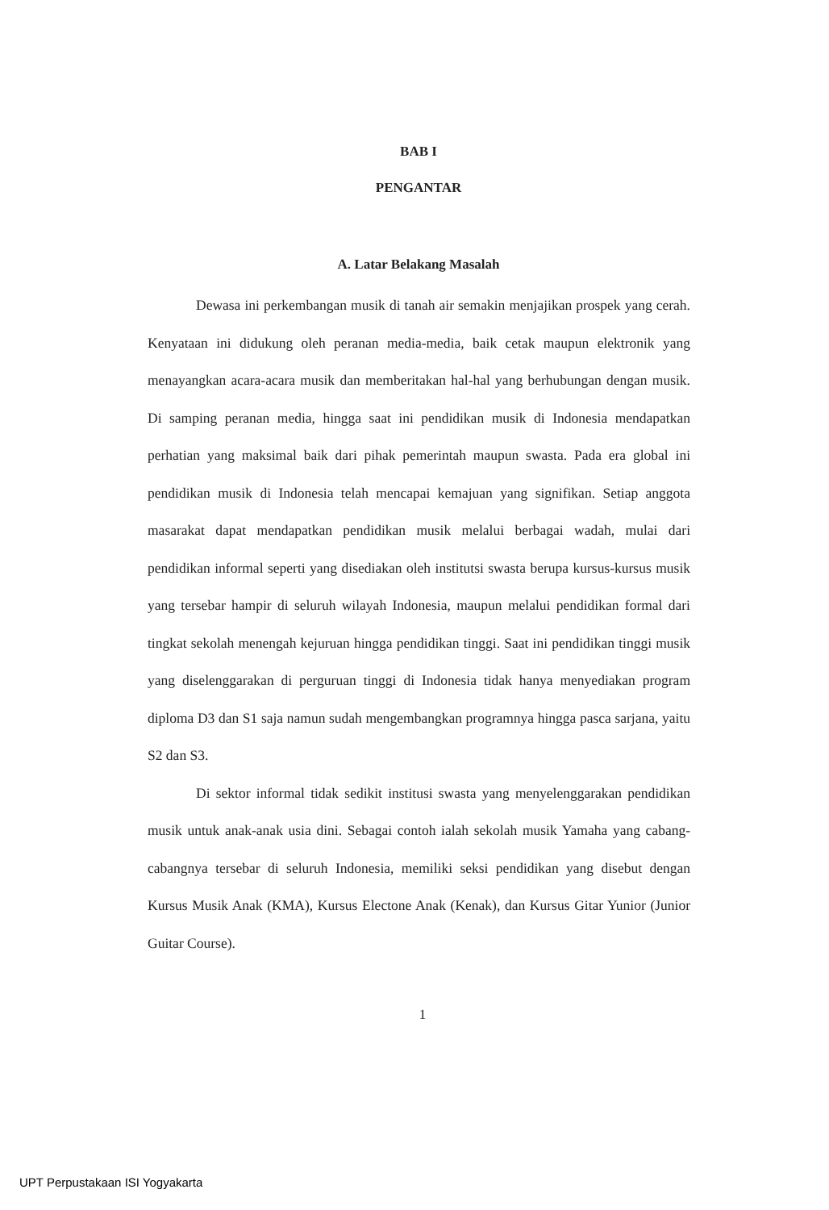BAB I
PENGANTAR
A. Latar Belakang Masalah
Dewasa ini perkembangan musik di tanah air semakin menjajikan prospek yang cerah. Kenyataan ini didukung oleh peranan media-media, baik cetak maupun elektronik yang menayangkan acara-acara musik dan memberitakan hal-hal yang berhubungan dengan musik. Di samping peranan media, hingga saat ini pendidikan musik di Indonesia mendapatkan perhatian yang maksimal baik dari pihak pemerintah maupun swasta. Pada era global ini pendidikan musik di Indonesia telah mencapai kemajuan yang signifikan. Setiap anggota masarakat dapat mendapatkan pendidikan musik melalui berbagai wadah, mulai dari pendidikan informal seperti yang disediakan oleh institutsi swasta berupa kursus-kursus musik yang tersebar hampir di seluruh wilayah Indonesia, maupun melalui pendidikan formal dari tingkat sekolah menengah kejuruan hingga pendidikan tinggi. Saat ini pendidikan tinggi musik yang diselenggarakan di perguruan tinggi di Indonesia tidak hanya menyediakan program diploma D3 dan S1 saja namun sudah mengembangkan programnya hingga pasca sarjana, yaitu S2 dan S3.
Di sektor informal tidak sedikit institusi swasta yang menyelenggarakan pendidikan musik untuk anak-anak usia dini. Sebagai contoh ialah sekolah musik Yamaha yang cabang-cabangnya tersebar di seluruh Indonesia, memiliki seksi pendidikan yang disebut dengan Kursus Musik Anak (KMA), Kursus Electone Anak (Kenak), dan Kursus Gitar Yunior (Junior Guitar Course).
1
UPT Perpustakaan ISI Yogyakarta